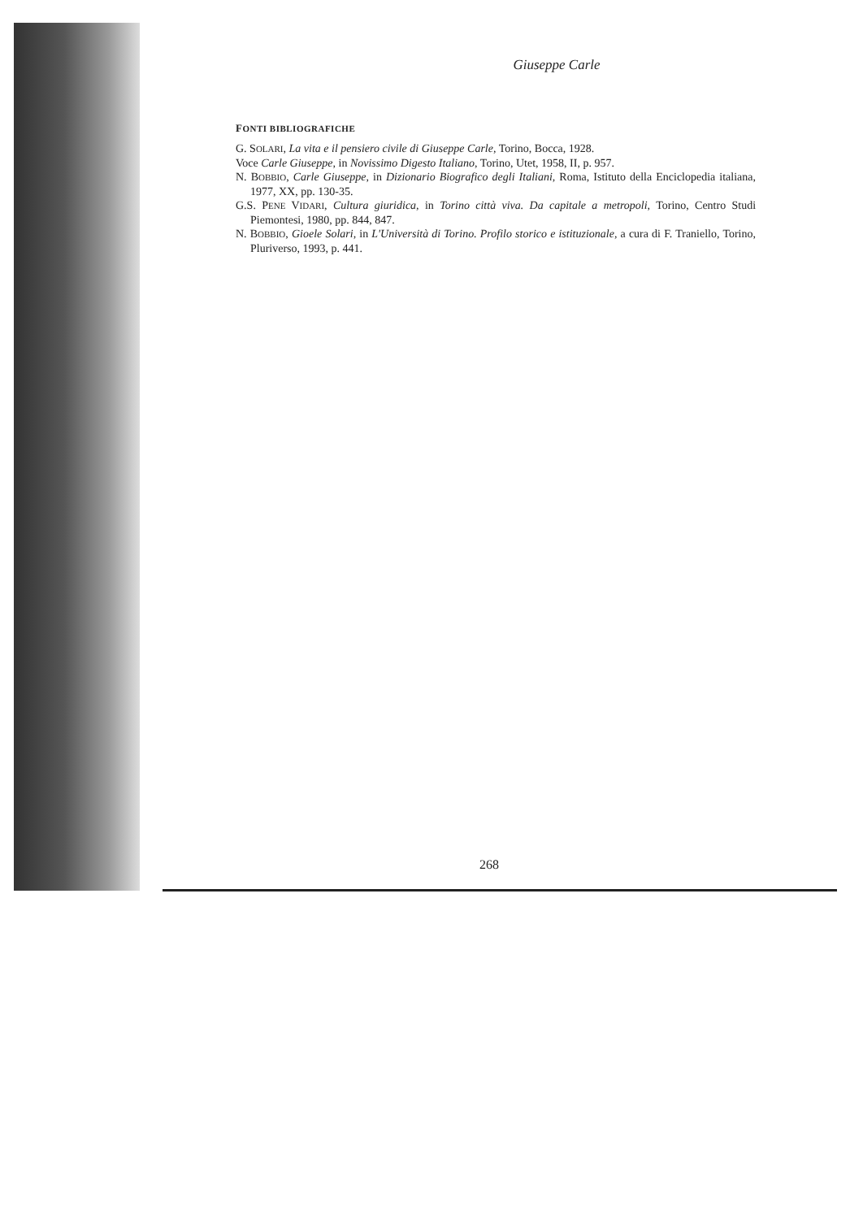Giuseppe Carle
FONTI BIBLIOGRAFICHE
G. SOLARI, La vita e il pensiero civile di Giuseppe Carle, Torino, Bocca, 1928.
Voce Carle Giuseppe, in Novissimo Digesto Italiano, Torino, Utet, 1958, II, p. 957.
N. BOBBIO, Carle Giuseppe, in Dizionario Biografico degli Italiani, Roma, Istituto della Enciclopedia italiana, 1977, XX, pp. 130-35.
G.S. PENE VIDARI, Cultura giuridica, in Torino città viva. Da capitale a metropoli, Torino, Centro Studi Piemontesi, 1980, pp. 844, 847.
N. BOBBIO, Gioele Solari, in L'Università di Torino. Profilo storico e istituzionale, a cura di F. Traniello, Torino, Pluriverso, 1993, p. 441.
268